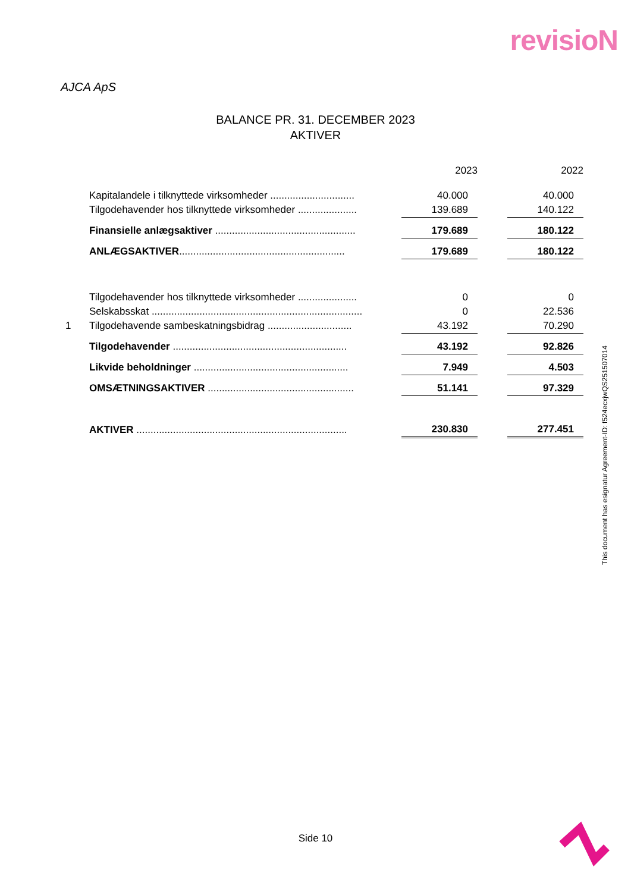revisioN
AJCA ApS
BALANCE PR. 31. DECEMBER 2023
AKTIVER
| | | | 2023 | | 2022 |
| | Kapitalandele i tilknyttede virksomheder .............................. | | 40.000 | | 40.000 |
| | Tilgodehavender hos tilknyttede virksomheder ..................... | | 139.689 | | 140.122 |
| | Finansielle anlægsaktiver .................................................. | | 179.689 | | 180.122 |
| | ANLÆGSAKTIVER ........................................................... | | 179.689 | | 180.122 |
| | Tilgodehavender hos tilknyttede virksomheder ..................... | | 0 | | 0 |
| | Selskabsskat ........................................................................... | | 0 | | 22.536 |
| 1 | Tilgodehavende sambeskatningsbidrag .............................. | | 43.192 | | 70.290 |
| | Tilgodehavender .............................................................. | | 43.192 | | 92.826 |
| | Likvide beholdninger ....................................................... | | 7.949 | | 4.503 |
| | OMSÆTNINGSAKTIVER .................................................... | | 51.141 | | 97.329 |
| | AKTIVER ........................................................................... | | 230.830 | | 277.451 |
This document has esignatur Agreement-ID: f524ecxjwQS251507014
Side 10